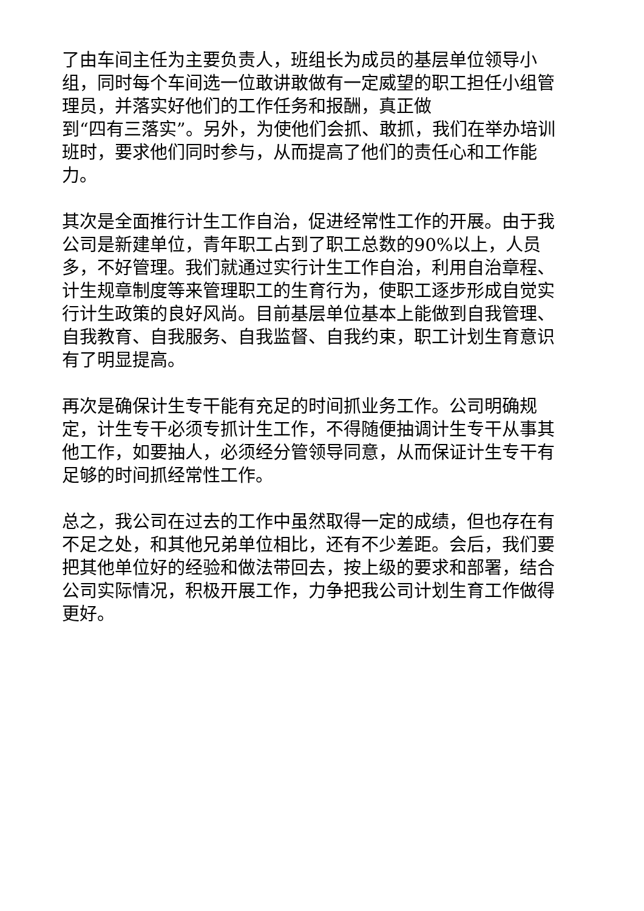了由车间主任为主要负责人，班组长为成员的基层单位领导小组，同时每个车间选一位敢讲敢做有一定威望的职工担任小组管理员，并落实好他们的工作任务和报酬，真正做
到“四有三落实”。另外，为使他们会抓、敢抓，我们在举办培训班时，要求他们同时参与，从而提高了他们的责任心和工作能力。
其次是全面推行计生工作自治，促进经常性工作的开展。由于我公司是新建单位，青年职工占到了职工总数的90%以上，人员多，不好管理。我们就通过实行计生工作自治，利用自治章程、计生规章制度等来管理职工的生育行为，使职工逐步形成自觉实行计生政策的良好风尚。目前基层单位基本上能做到自我管理、自我教育、自我服务、自我监督、自我约束，职工计划生育意识有了明显提高。
再次是确保计生专干能有充足的时间抓业务工作。公司明确规定，计生专干必须专抓计生工作，不得随便抽调计生专干从事其他工作，如要抽人，必须经分管领导同意，从而保证计生专干有足够的时间抓经常性工作。
总之，我公司在过去的工作中虽然取得一定的成绩，但也存在有不足之处，和其他兄弟单位相比，还有不少差距。会后，我们要把其他单位好的经验和做法带回去，按上级的要求和部署，结合公司实际情况，积极开展工作，力争把我公司计划生育工作做得更好。